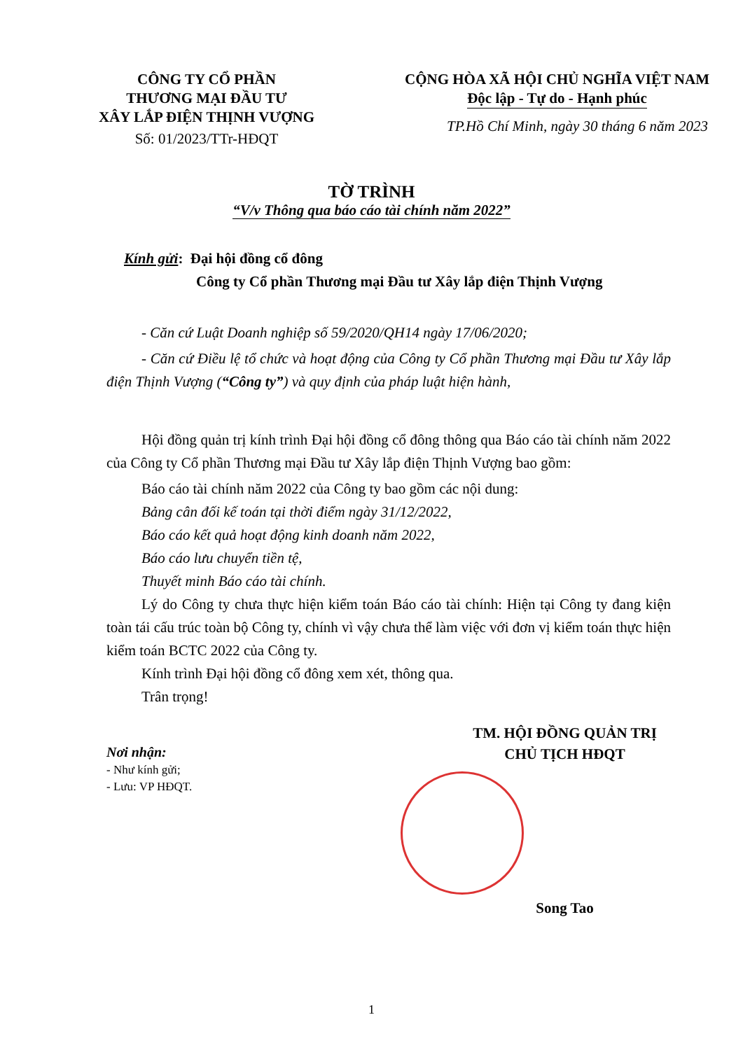CÔNG TY CỔ PHẦN
THƯƠNG MẠI ĐẦU TƯ
XÂY LẮP ĐIỆN THỊNH VƯỢNG
Số: 01/2023/TTr-HĐQT
CỘNG HÒA XÃ HỘI CHỦ NGHĨA VIỆT NAM
Độc lập - Tự do - Hạnh phúc
TP.Hồ Chí Minh, ngày 30 tháng 6 năm 2023
TỜ TRÌNH
“V/v Thông qua báo cáo tài chính năm 2022”
Kính gửi: Đại hội đồng cổ đông
Công ty Cổ phần Thương mại Đầu tư Xây lắp điện Thịnh Vượng
- Căn cứ Luật Doanh nghiệp số 59/2020/QH14 ngày 17/06/2020;
- Căn cứ Điều lệ tổ chức và hoạt động của Công ty Cổ phần Thương mại Đầu tư Xây lắp điện Thịnh Vượng (“Công ty”) và quy định của pháp luật hiện hành,
Hội đồng quản trị kính trình Đại hội đồng cổ đông thông qua Báo cáo tài chính năm 2022 của Công ty Cổ phần Thương mại Đầu tư Xây lắp điện Thịnh Vượng bao gồm:
Báo cáo tài chính năm 2022 của Công ty bao gồm các nội dung:
Bảng cân đối kế toán tại thời điểm ngày 31/12/2022,
Báo cáo kết quả hoạt động kinh doanh năm 2022,
Báo cáo lưu chuyển tiền tệ,
Thuyết minh Báo cáo tài chính.
Lý do Công ty chưa thực hiện kiểm toán Báo cáo tài chính: Hiện tại Công ty đang kiện toàn tái cấu trúc toàn bộ Công ty, chính vì vậy chưa thể làm việc với đơn vị kiểm toán thực hiện kiểm toán BCTC 2022 của Công ty.
Kính trình Đại hội đồng cổ đông xem xét, thông qua.
Trân trọng!
Nơi nhận:
- Như kính gửi;
- Lưu: VP HĐQT.
TM. HỘI ĐỒNG QUẢN TRỊ
CHỦ TỊCH HĐQT
Song Tao
1